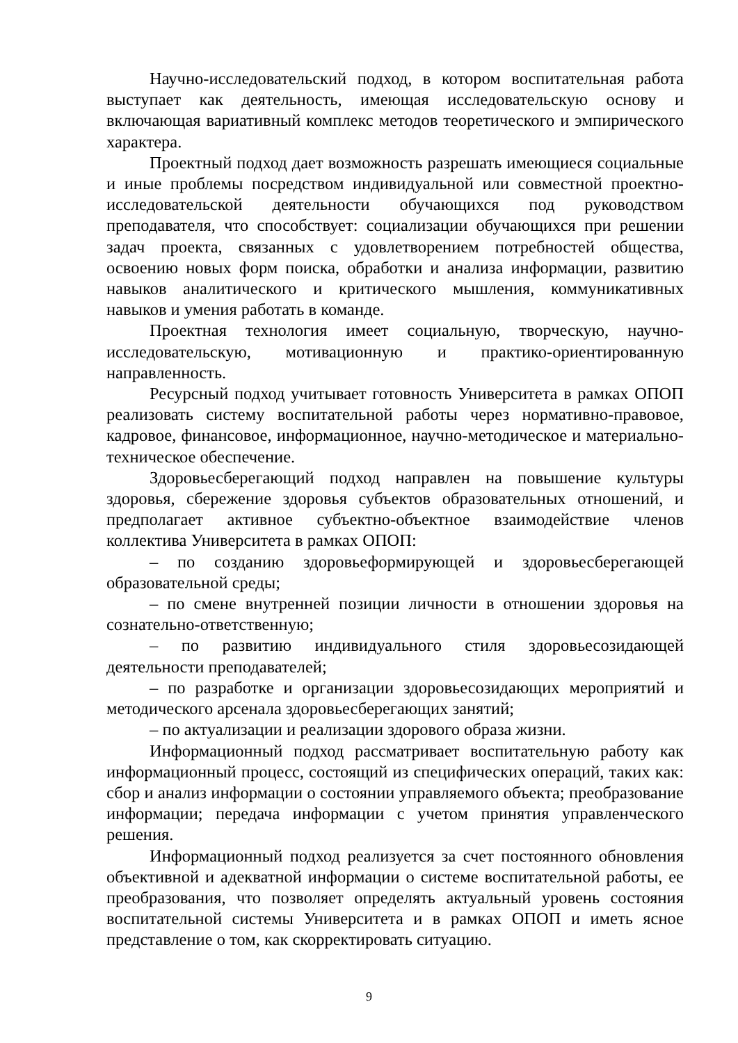Научно-исследовательский подход, в котором воспитательная работа выступает как деятельность, имеющая исследовательскую основу и включающая вариативный комплекс методов теоретического и эмпирического характера.
Проектный подход дает возможность разрешать имеющиеся социальные и иные проблемы посредством индивидуальной или совместной проектно-исследовательской деятельности обучающихся под руководством преподавателя, что способствует: социализации обучающихся при решении задач проекта, связанных с удовлетворением потребностей общества, освоению новых форм поиска, обработки и анализа информации, развитию навыков аналитического и критического мышления, коммуникативных навыков и умения работать в команде.
Проектная технология имеет социальную, творческую, научно-исследовательскую, мотивационную и практико-ориентированную направленность.
Ресурсный подход учитывает готовность Университета в рамках ОПОП реализовать систему воспитательной работы через нормативно-правовое, кадровое, финансовое, информационное, научно-методическое и материально-техническое обеспечение.
Здоровьесберегающий подход направлен на повышение культуры здоровья, сбережение здоровья субъектов образовательных отношений, и предполагает активное субъектно-объектное взаимодействие членов коллектива Университета в рамках ОПОП:
– по созданию здоровьеформирующей и здоровьесберегающей образовательной среды;
– по смене внутренней позиции личности в отношении здоровья на сознательно-ответственную;
– по развитию индивидуального стиля здоровьесозидающей деятельности преподавателей;
– по разработке и организации здоровьесозидающих мероприятий и методического арсенала здоровьесберегающих занятий;
– по актуализации и реализации здорового образа жизни.
Информационный подход рассматривает воспитательную работу как информационный процесс, состоящий из специфических операций, таких как: сбор и анализ информации о состоянии управляемого объекта; преобразование информации; передача информации с учетом принятия управленческого решения.
Информационный подход реализуется за счет постоянного обновления объективной и адекватной информации о системе воспитательной работы, ее преобразования, что позволяет определять актуальный уровень состояния воспитательной системы Университета и в рамках ОПОП и иметь ясное представление о том, как скорректировать ситуацию.
9